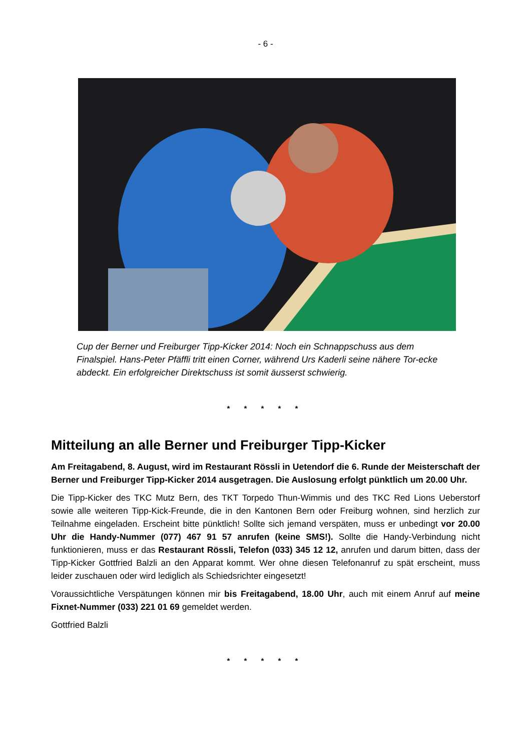- 6 -
Cup der Berner und Freiburger Tipp-Kicker 2014: Noch ein Schnappschuss aus dem Finalspiel. Hans-Peter Pfäffli tritt einen Corner, während Urs Kaderli seine nähere Tor-ecke abdeckt. Ein erfolgreicher Direktschuss ist somit äusserst schwierig.
* * * * *
Mitteilung an alle Berner und Freiburger Tipp-Kicker
Am Freitagabend, 8. August, wird im Restaurant Rössli in Uetendorf die 6. Runde der Meisterschaft der Berner und Freiburger Tipp-Kicker 2014 ausgetragen. Die Auslosung erfolgt pünktlich um 20.00 Uhr.
Die Tipp-Kicker des TKC Mutz Bern, des TKT Torpedo Thun-Wimmis und des TKC Red Lions Ueberstorf sowie alle weiteren Tipp-Kick-Freunde, die in den Kantonen Bern oder Freiburg wohnen, sind herzlich zur Teilnahme eingeladen. Erscheint bitte pünktlich! Sollte sich jemand verspäten, muss er unbedingt vor 20.00 Uhr die Handy-Nummer (077) 467 91 57 anrufen (keine SMS!). Sollte die Handy-Verbindung nicht funktionieren, muss er das Restaurant Rössli, Telefon (033) 345 12 12, anrufen und darum bitten, dass der Tipp-Kicker Gottfried Balzli an den Apparat kommt. Wer ohne diesen Telefonanruf zu spät erscheint, muss leider zuschauen oder wird lediglich als Schiedsrichter eingesetzt!
Voraussichtliche Verspätungen können mir bis Freitagabend, 18.00 Uhr, auch mit einem Anruf auf meine Fixnet-Nummer (033) 221 01 69 gemeldet werden.
Gottfried Balzli
* * * * *